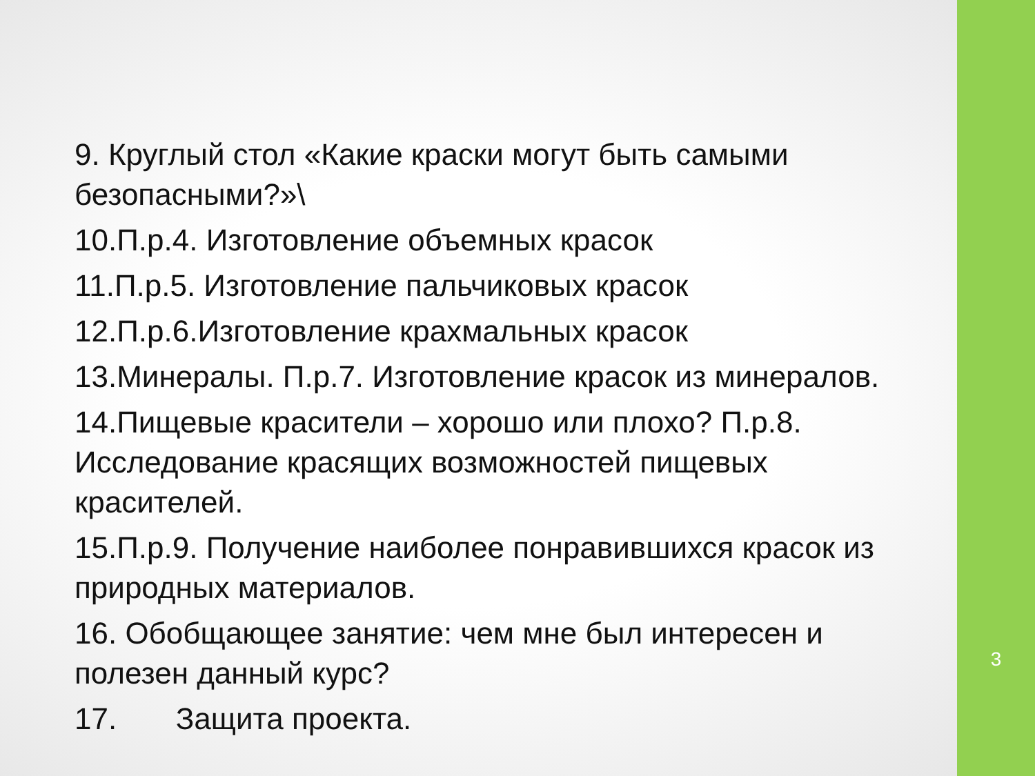9. Круглый стол «Какие краски могут быть самыми безопасными?»\
10.П.р.4. Изготовление объемных красок
11.П.р.5. Изготовление пальчиковых красок
12.П.р.6.Изготовление крахмальных красок
13.Минералы. П.р.7. Изготовление красок из минералов.
14.Пищевые красители – хорошо или плохо? П.р.8. Исследование красящих возможностей пищевых красителей.
15.П.р.9. Получение наиболее понравившихся красок из природных материалов.
16. Обобщающее занятие: чем мне был интересен и полезен данный курс?
17. Защита проекта.
3